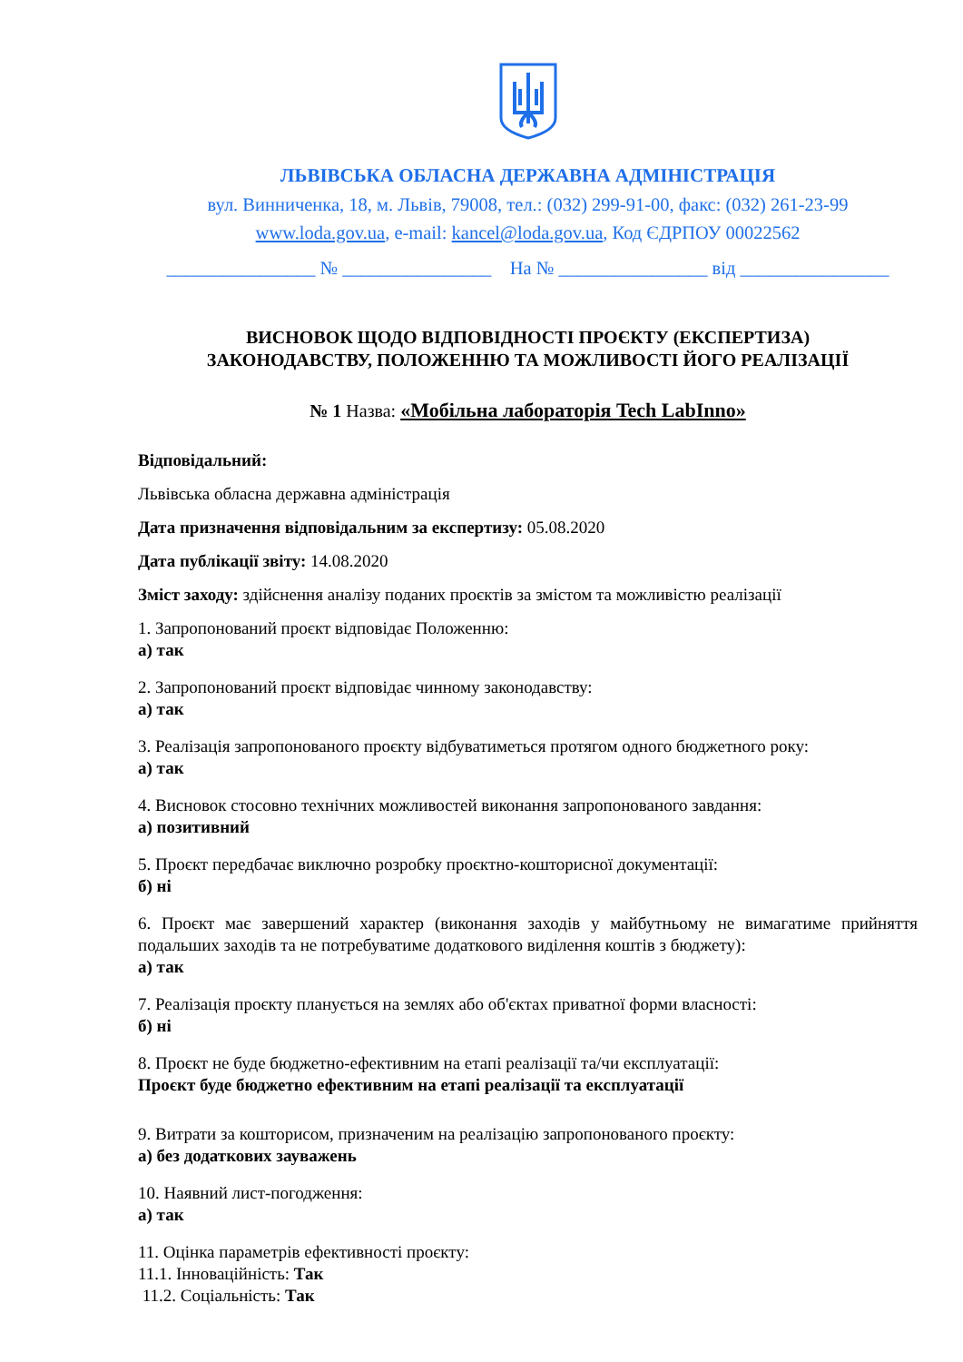ЛЬВІВСЬКА ОБЛАСНА ДЕРЖАВНА АДМІНІСТРАЦІЯ
вул. Винниченка, 18, м. Львів, 79008, тел.: (032) 299-91-00, факс: (032) 261-23-99
www.loda.gov.ua, e-mail: kancel@loda.gov.ua, Код ЄДРПОУ 00022562
________________ № ________________ На № ________________ від ________________
ВИСНОВОК ЩОДО ВІДПОВІДНОСТІ ПРОЄКТУ (ЕКСПЕРТИЗА)
ЗАКОНОДАВСТВУ, ПОЛОЖЕННЮ ТА МОЖЛИВОСТІ ЙОГО РЕАЛІЗАЦІЇ
№ 1 Назва: «Мобільна лабораторія Tech LabInno»
Відповідальний:
Львівська обласна державна адміністрація
Дата призначення відповідальним за експертизу: 05.08.2020
Дата публікації звіту: 14.08.2020
Зміст заходу: здійснення аналізу поданих проєктів за змістом та можливістю реалізації
1. Запропонований проєкт відповідає Положенню:
а) так
2. Запропонований проєкт відповідає чинному законодавству:
а) так
3. Реалізація запропонованого проєкту відбуватиметься протягом одного бюджетного року:
а) так
4. Висновок стосовно технічних можливостей виконання запропонованого завдання:
а) позитивний
5. Проєкт передбачає виключно розробку проєктно-кошторисної документації:
б) ні
6. Проєкт має завершений характер (виконання заходів у майбутньому не вимагатиме прийняття подальших заходів та не потребуватиме додаткового виділення коштів з бюджету):
а) так
7. Реалізація проєкту планується на землях або об'єктах приватної форми власності:
б) ні
8. Проєкт не буде бюджетно-ефективним на етапі реалізації та/чи експлуатації:
Проєкт буде бюджетно ефективним на етапі реалізації та експлуатації
9. Витрати за кошторисом, призначеним на реалізацію запропонованого проєкту:
а) без додаткових зауважень
10. Наявний лист-погодження:
а) так
11. Оцінка параметрів ефективності проєкту:
11.1. Інноваційність: Так
11.2. Соціальність: Так